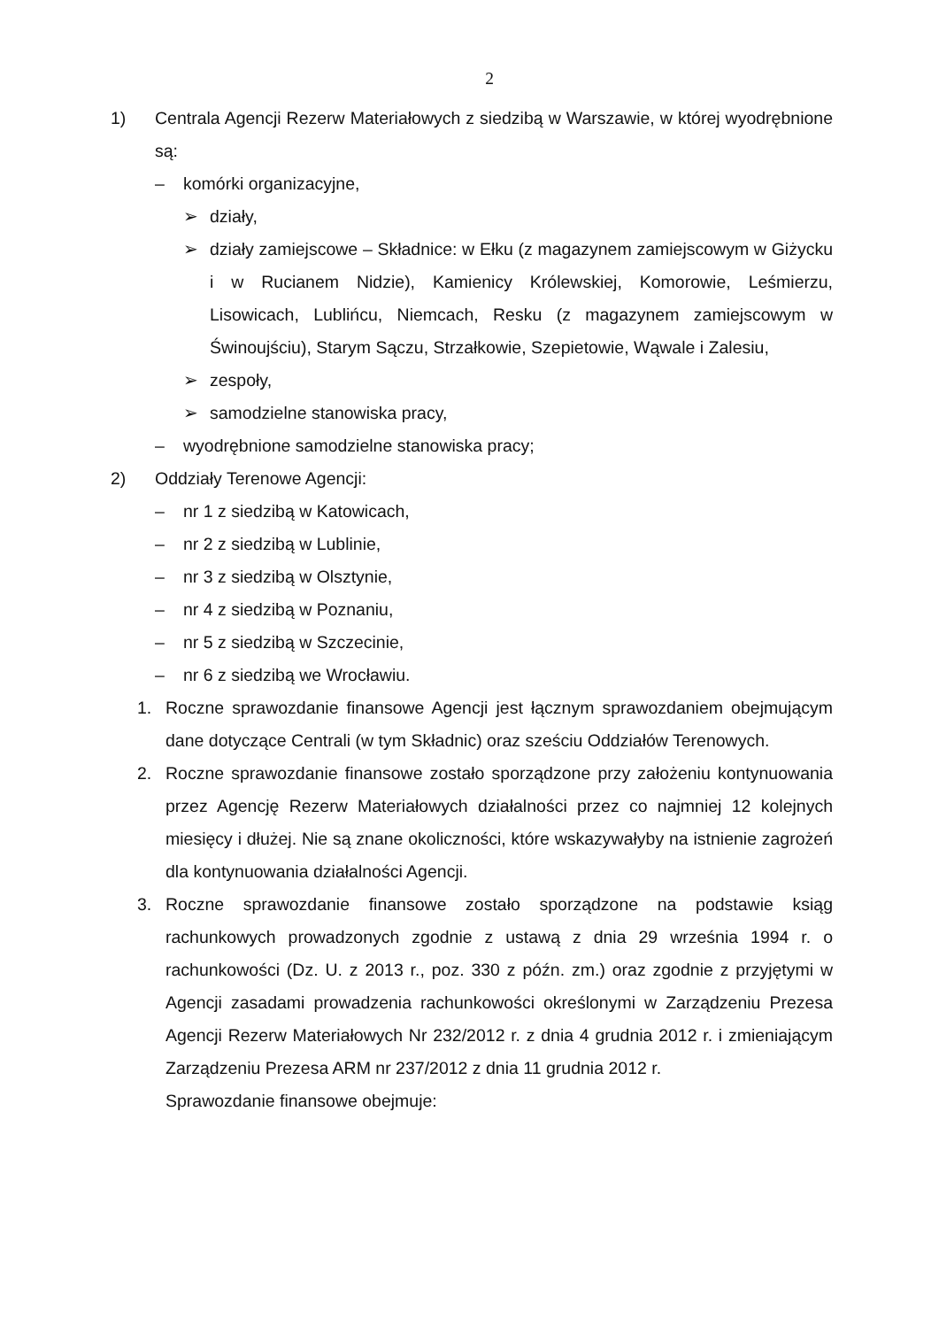2
1) Centrala Agencji Rezerw Materiałowych z siedzibą w Warszawie, w której wyodrębnione są:
– komórki organizacyjne,
➢ działy,
➢ działy zamiejscowe – Składnice: w Ełku (z magazynem zamiejscowym w Giżycku i w Rucianem Nidzie), Kamienicy Królewskiej, Komorowie, Leśmierzu, Lisowicach, Lublińcu, Niemcach, Resku (z magazynem zamiejscowym w Świnoujściu), Starym Sączu, Strzałkowie, Szepietowie, Wąwale i Zalesiu,
➢ zespoły,
➢ samodzielne stanowiska pracy,
– wyodrębnione samodzielne stanowiska pracy;
2) Oddziały Terenowe Agencji:
– nr 1 z siedzibą w Katowicach,
– nr 2 z siedzibą w Lublinie,
– nr 3 z siedzibą w Olsztynie,
– nr 4 z siedzibą w Poznaniu,
– nr 5 z siedzibą w Szczecinie,
– nr 6 z siedzibą we Wrocławiu.
1. Roczne sprawozdanie finansowe Agencji jest łącznym sprawozdaniem obejmującym dane dotyczące Centrali (w tym Składnic) oraz sześciu Oddziałów Terenowych.
2. Roczne sprawozdanie finansowe zostało sporządzone przy założeniu kontynuowania przez Agencję Rezerw Materiałowych działalności przez co najmniej 12 kolejnych miesięcy i dłużej. Nie są znane okoliczności, które wskazywałyby na istnienie zagrożeń dla kontynuowania działalności Agencji.
3. Roczne sprawozdanie finansowe zostało sporządzone na podstawie ksiąg rachunkowych prowadzonych zgodnie z ustawą z dnia 29 września 1994 r. o rachunkowości (Dz. U. z 2013 r., poz. 330 z późn. zm.) oraz zgodnie z przyjętymi w Agencji zasadami prowadzenia rachunkowości określonymi w Zarządzeniu Prezesa Agencji Rezerw Materiałowych Nr 232/2012 r. z dnia 4 grudnia 2012 r. i zmieniającym Zarządzeniu Prezesa ARM nr 237/2012 z dnia 11 grudnia 2012 r.
Sprawozdanie finansowe obejmuje: